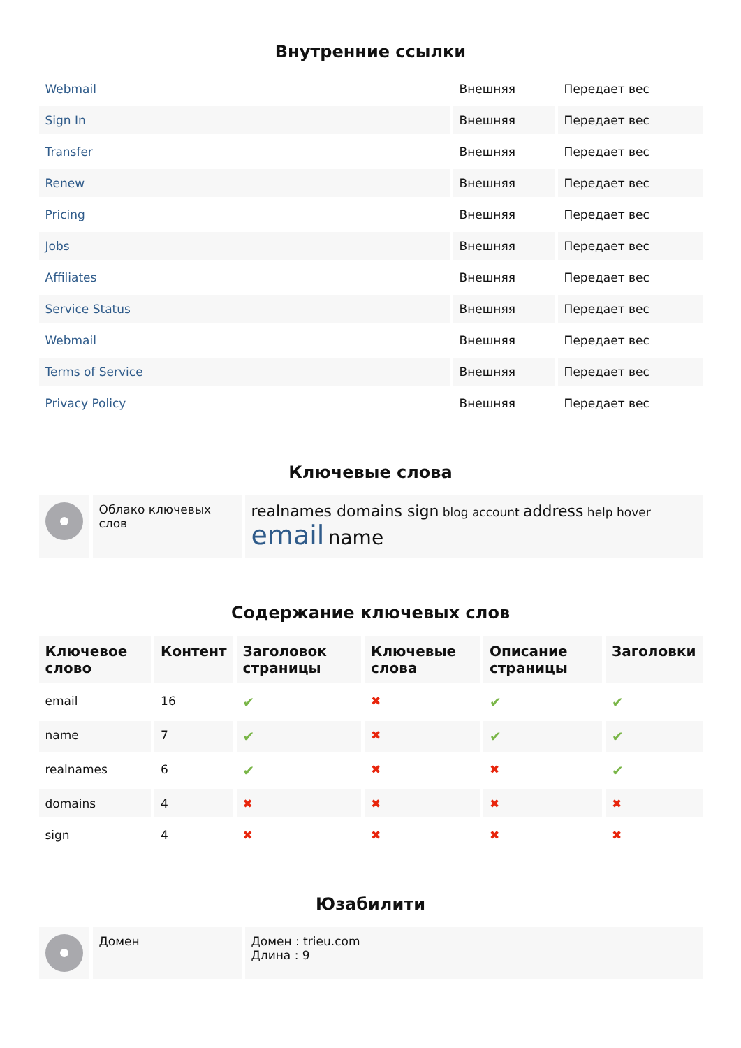Внутренние ссылки
| Webmail | Внешняя | Передает вес |
| Sign In | Внешняя | Передает вес |
| Transfer | Внешняя | Передает вес |
| Renew | Внешняя | Передает вес |
| Pricing | Внешняя | Передает вес |
| Jobs | Внешняя | Передает вес |
| Affiliates | Внешняя | Передает вес |
| Service Status | Внешняя | Передает вес |
| Webmail | Внешняя | Передает вес |
| Terms of Service | Внешняя | Передает вес |
| Privacy Policy | Внешняя | Передает вес |
Ключевые слова
| | Облако ключевых слов | realnames domains sign blog account address help hover email name |
Содержание ключевых слов
| Ключевое слово | Контент | Заголовок страницы | Ключевые слова | Описание страницы | Заголовки |
| --- | --- | --- | --- | --- | --- |
| email | 16 | ✔ | ✖ | ✔ | ✔ |
| name | 7 | ✔ | ✖ | ✔ | ✔ |
| realnames | 6 | ✔ | ✖ | ✖ | ✔ |
| domains | 4 | ✖ | ✖ | ✖ | ✖ |
| sign | 4 | ✖ | ✖ | ✖ | ✖ |
Юзабилити
| | Домен | Домен : trieu.com Длина : 9 |